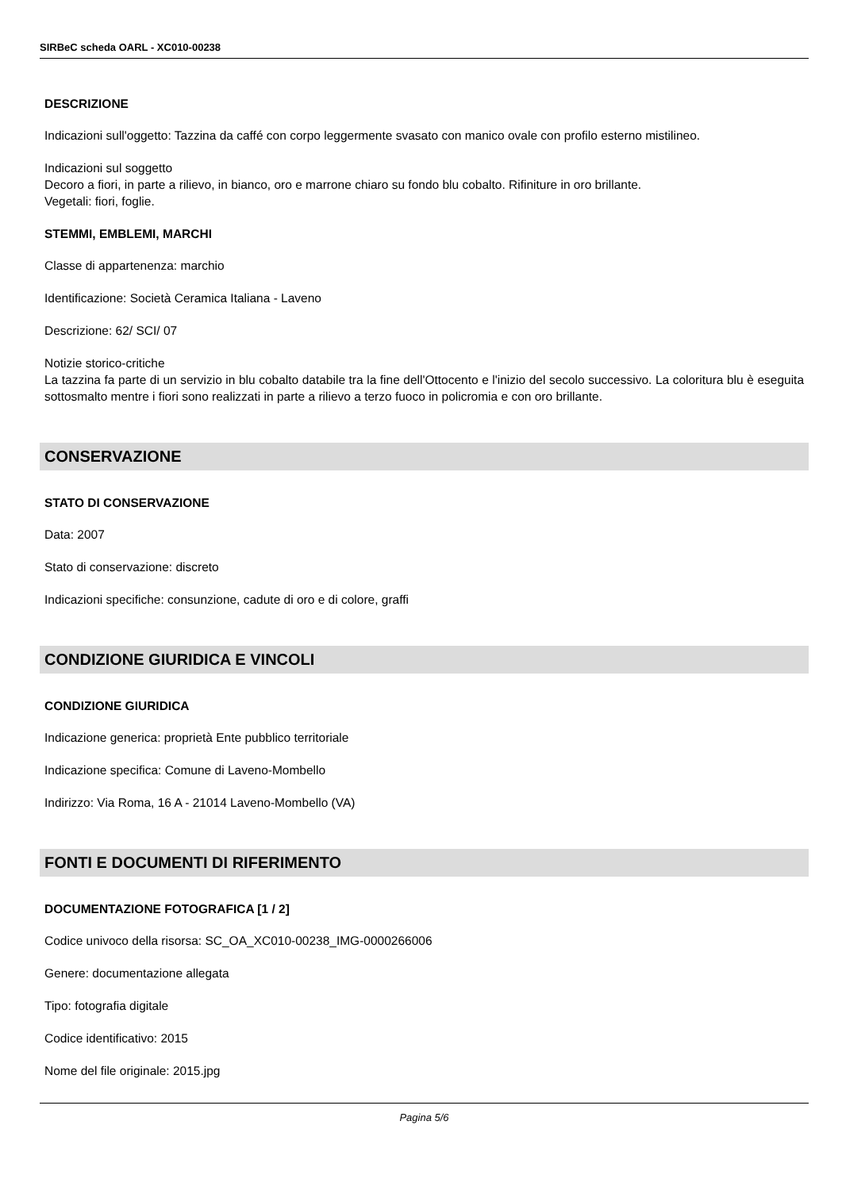SIRBeC scheda OARL - XC010-00238
DESCRIZIONE
Indicazioni sull'oggetto: Tazzina da caffé con corpo leggermente svasato con manico ovale con profilo esterno mistilineo.
Indicazioni sul soggetto
Decoro a fiori, in parte a rilievo, in bianco, oro e marrone chiaro su fondo blu cobalto. Rifiniture in oro brillante.
Vegetali: fiori, foglie.
STEMMI, EMBLEMI, MARCHI
Classe di appartenenza: marchio
Identificazione: Società Ceramica Italiana - Laveno
Descrizione: 62/ SCI/ 07
Notizie storico-critiche
La tazzina fa parte di un servizio in blu cobalto databile tra la fine dell'Ottocento e l'inizio del secolo successivo. La coloritura blu è eseguita sottosmalto mentre i fiori sono realizzati in parte a rilievo a terzo fuoco in policromia e con oro brillante.
CONSERVAZIONE
STATO DI CONSERVAZIONE
Data: 2007
Stato di conservazione: discreto
Indicazioni specifiche: consunzione, cadute di oro e di colore, graffi
CONDIZIONE GIURIDICA E VINCOLI
CONDIZIONE GIURIDICA
Indicazione generica: proprietà Ente pubblico territoriale
Indicazione specifica: Comune di Laveno-Mombello
Indirizzo: Via Roma, 16 A - 21014 Laveno-Mombello (VA)
FONTI E DOCUMENTI DI RIFERIMENTO
DOCUMENTAZIONE FOTOGRAFICA [1 / 2]
Codice univoco della risorsa: SC_OA_XC010-00238_IMG-0000266006
Genere: documentazione allegata
Tipo: fotografia digitale
Codice identificativo: 2015
Nome del file originale: 2015.jpg
Pagina 5/6